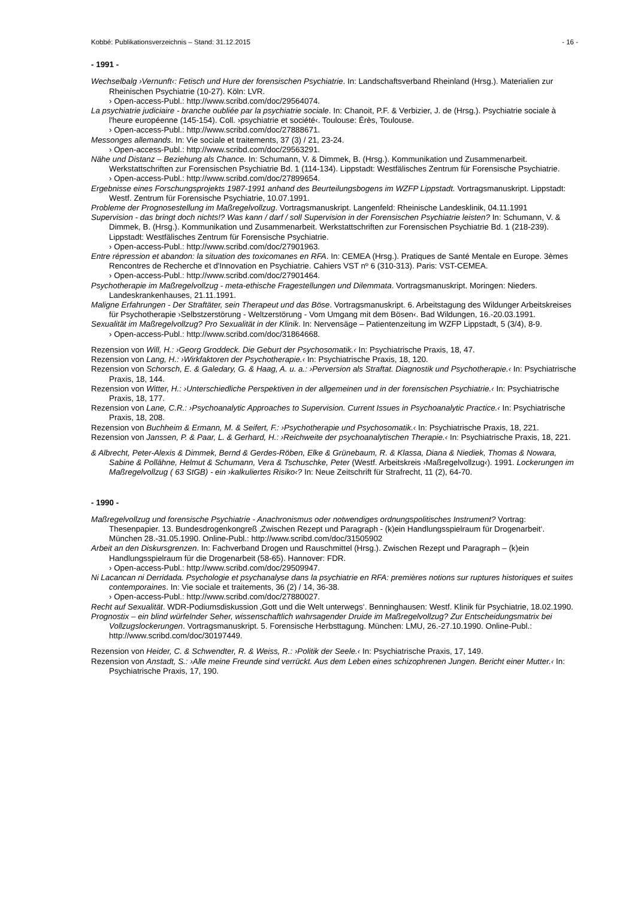Kobbé: Publikationsverzeichnis – Stand: 31.12.2015 - 16 -
- 1991 -
Wechselbalg ›Vernunft‹: Fetisch und Hure der forensischen Psychiatrie. In: Landschaftsverband Rheinland (Hrsg.). Materialien zur Rheinischen Psychiatrie (10-27). Köln: LVR.
› Open-access-Publ.: http://www.scribd.com/doc/29564074.
La psychiatrie judiciaire - branche oubliée par la psychiatrie sociale. In: Chanoit, P.F. & Verbizier, J. de (Hrsg.). Psychiatrie sociale à l'heure européenne (145-154). Coll. ›psychiatrie et société‹. Toulouse: Érès, Toulouse.
› Open-access-Publ.: http://www.scribd.com/doc/27888671.
Messonges allemands. In: Vie sociale et traitements, 37 (3) / 21, 23-24.
› Open-access-Publ.: http://www.scribd.com/doc/29563291.
Nähe und Distanz – Beziehung als Chance. In: Schumann, V. & Dimmek, B. (Hrsg.). Kommunikation und Zusammenarbeit. Werkstattschriften zur Forensischen Psychiatrie Bd. 1 (114-134). Lippstadt: Westfälisches Zentrum für Forensische Psychiatrie.
› Open-access-Publ.: http://www.scribd.com/doc/27899654.
Ergebnisse eines Forschungsprojekts 1987-1991 anhand des Beurteilungsbogens im WZFP Lippstadt. Vortragsmanuskript. Lippstadt: Westf. Zentrum für Forensische Psychiatrie, 10.07.1991.
Probleme der Prognosestellung im Maßregelvollzug. Vortragsmanuskript. Langenfeld: Rheinische Landesklinik, 04.11.1991
Supervision - das bringt doch nichts!? Was kann / darf / soll Supervision in der Forensischen Psychiatrie leisten? In: Schumann, V. & Dimmek, B. (Hrsg.). Kommunikation und Zusammenarbeit. Werkstattschriften zur Forensischen Psychiatrie Bd. 1 (218-239). Lippstadt: Westfälisches Zentrum für Forensische Psychiatrie.
› Open-access-Publ.: http://www.scribd.com/doc/27901963.
Entre répression et abandon: la situation des toxicomanes en RFA. In: CEMEA (Hrsg.). Pratiques de Santé Mentale en Europe. 3èmes Rencontres de Recherche et d'Innovation en Psychiatrie. Cahiers VST nº 6 (310-313). Paris: VST-CEMEA.
› Open-access-Publ.: http://www.scribd.com/doc/27901464.
Psychotherapie im Maßregelvollzug - meta-ethische Fragestellungen und Dilemmata. Vortragsmanuskript. Moringen: Nieders. Landeskrankenhauses, 21.11.1991.
Maligne Erfahrungen - Der Straftäter, sein Therapeut und das Böse. Vortragsmanuskript. 6. Arbeitstagung des Wildunger Arbeitskreises für Psychotherapie ›Selbstzerstörung - Weltzerstörung - Vom Umgang mit dem Bösen‹. Bad Wildungen, 16.-20.03.1991.
Sexualität im Maßregelvollzug? Pro Sexualität in der Klinik. In: Nervensäge – Patientenzeitung im WZFP Lippstadt, 5 (3/4), 8-9.
› Open-access-Publ.: http://www.scribd.com/doc/31864668.
Rezension von Will, H.: ›Georg Groddeck. Die Geburt der Psychosomatik.‹ In: Psychiatrische Praxis, 18, 47.
Rezension von Lang, H.: ›Wirkfaktoren der Psychotherapie.‹ In: Psychiatrische Praxis, 18, 120.
Rezension von Schorsch, E. & Galedary, G. & Haag, A. u. a.: ›Perversion als Straftat. Diagnostik und Psychotherapie.‹ In: Psychiatrische Praxis, 18, 144.
Rezension von Witter, H.: ›Unterschiedliche Perspektiven in der allgemeinen und in der forensischen Psychiatrie.‹ In: Psychiatrische Praxis, 18, 177.
Rezension von Lane, C.R.: ›Psychoanalytic Approaches to Supervision. Current Issues in Psychoanalytic Practice.‹ In: Psychiatrische Praxis, 18, 208.
Rezension von Buchheim & Ermann, M. & Seifert, F.: ›Psychotherapie und Psychosomatik.‹ In: Psychiatrische Praxis, 18, 221.
Rezension von Janssen, P. & Paar, L. & Gerhard, H.: ›Reichweite der psychoanalytischen Therapie.‹ In: Psychiatrische Praxis, 18, 221.
& Albrecht, Peter-Alexis & Dimmek, Bernd & Gerdes-Röben, Elke & Grünebaum, R. & Klassa, Diana & Niediek, Thomas & Nowara, Sabine & Pollähne, Helmut & Schumann, Vera & Tschuschke, Peter (Westf. Arbeitskreis ›Maßregelvollzug‹). 1991. Lockerungen im Maßregelvollzug ( 63 StGB) - ein ›kalkuliertes Risiko‹? In: Neue Zeitschrift für Strafrecht, 11 (2), 64-70.
- 1990 -
Maßregelvollzug und forensische Psychiatrie - Anachronismus oder notwendiges ordnungspolitisches Instrument? Vortrag: Thesenpapier. 13. Bundesdrogenkongreß ‚Zwischen Rezept und Paragraph - (k)ein Handlungsspielraum für Drogenarbeit‘. München 28.-31.05.1990. Online-Publ.: http://www.scribd.com/doc/31505902
Arbeit an den Diskursgrenzen. In: Fachverband Drogen und Rauschmittel (Hrsg.). Zwischen Rezept und Paragraph – (k)ein Handlungsspielraum für die Drogenarbeit (58-65). Hannover: FDR.
› Open-access-Publ.: http://www.scribd.com/doc/29509947.
Ni Lacancan ni Derridada. Psychologie et psychanalyse dans la psychiatrie en RFA: premières notions sur ruptures historiques et suites contemporaines. In: Vie sociale et traitements, 36 (2) / 14, 36-38.
› Open-access-Publ.: http://www.scribd.com/doc/27880027.
Recht auf Sexualität. WDR-Podiumsdiskussion ‚Gott und die Welt unterwegs‘. Benninghausen: Westf. Klinik für Psychiatrie, 18.02.1990.
Prognostix – ein blind würfelnder Seher, wissenschaftlich wahrsagender Druide im Maßregelvollzug? Zur Entscheidungsmatrix bei Vollzugslockerungen. Vortragsmanuskript. 5. Forensische Herbsttagung. München: LMU, 26.-27.10.1990. Online-Publ.: http://www.scribd.com/doc/30197449.
Rezension von Heider, C. & Schwendter, R. & Weiss, R.: ›Politik der Seele.‹ In: Psychiatrische Praxis, 17, 149.
Rezension von Anstadt, S.: ›Alle meine Freunde sind verrückt. Aus dem Leben eines schizophrenen Jungen. Bericht einer Mutter.‹ In: Psychiatrische Praxis, 17, 190.